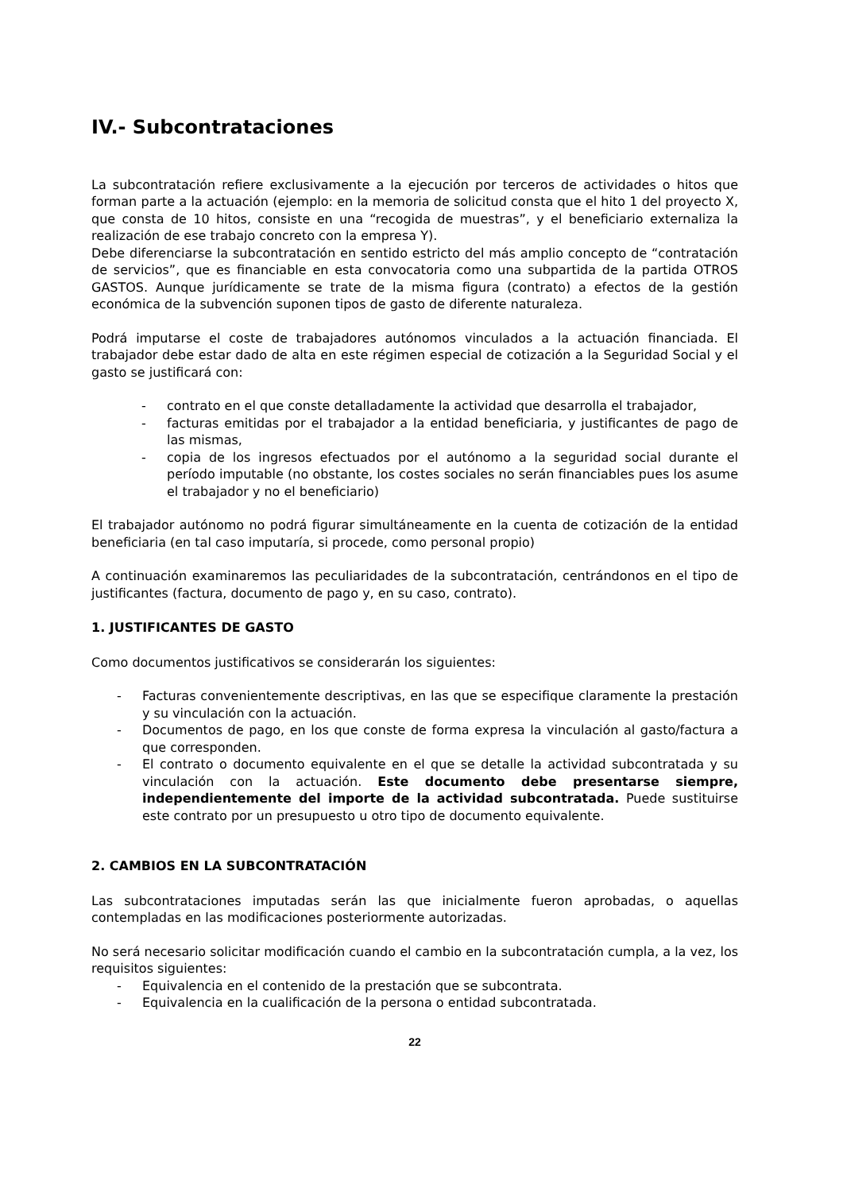IV.- Subcontrataciones
La subcontratación refiere exclusivamente a la ejecución por terceros de actividades o hitos que forman parte a la actuación (ejemplo: en la memoria de solicitud consta que el hito 1 del proyecto X, que consta de 10 hitos, consiste en una “recogida de muestras”, y el beneficiario externaliza la realización de ese trabajo concreto con la empresa Y).
Debe diferenciarse la subcontratación en sentido estricto del más amplio concepto de “contratación de servicios”, que es financiable en esta convocatoria como una subpartida de la partida OTROS GASTOS. Aunque jurídicamente se trate de la misma figura (contrato) a efectos de la gestión económica de la subvención suponen tipos de gasto de diferente naturaleza.
Podrá imputarse el coste de trabajadores autónomos vinculados a la actuación financiada. El trabajador debe estar dado de alta en este régimen especial de cotización a la Seguridad Social y el gasto se justificará con:
- contrato en el que conste detalladamente la actividad que desarrolla el trabajador,
- facturas emitidas por el trabajador a la entidad beneficiaria, y justificantes de pago de las mismas,
- copia de los ingresos efectuados por el autónomo a la seguridad social durante el período imputable (no obstante, los costes sociales no serán financiables pues los asume el trabajador y no el beneficiario)
El trabajador autónomo no podrá figurar simultáneamente en la cuenta de cotización de la entidad beneficiaria (en tal caso imputaría, si procede, como personal propio)
A continuación examinaremos las peculiaridades de la subcontratación, centrándonos en el tipo de justificantes (factura, documento de pago y, en su caso, contrato).
1. JUSTIFICANTES DE GASTO
Como documentos justificativos se considerarán los siguientes:
- Facturas convenientemente descriptivas, en las que se especifique claramente la prestación y su vinculación con la actuación.
- Documentos de pago, en los que conste de forma expresa la vinculación al gasto/factura a que corresponden.
- El contrato o documento equivalente en el que se detalle la actividad subcontratada y su vinculación con la actuación. Este documento debe presentarse siempre, independientemente del importe de la actividad subcontratada. Puede sustituirse este contrato por un presupuesto u otro tipo de documento equivalente.
2. CAMBIOS EN LA SUBCONTRATACIÓN
Las subcontrataciones imputadas serán las que inicialmente fueron aprobadas, o aquellas contempladas en las modificaciones posteriormente autorizadas.
No será necesario solicitar modificación cuando el cambio en la subcontratación cumpla, a la vez, los requisitos siguientes:
- Equivalencia en el contenido de la prestación que se subcontrata.
- Equivalencia en la cualificación de la persona o entidad subcontratada.
22